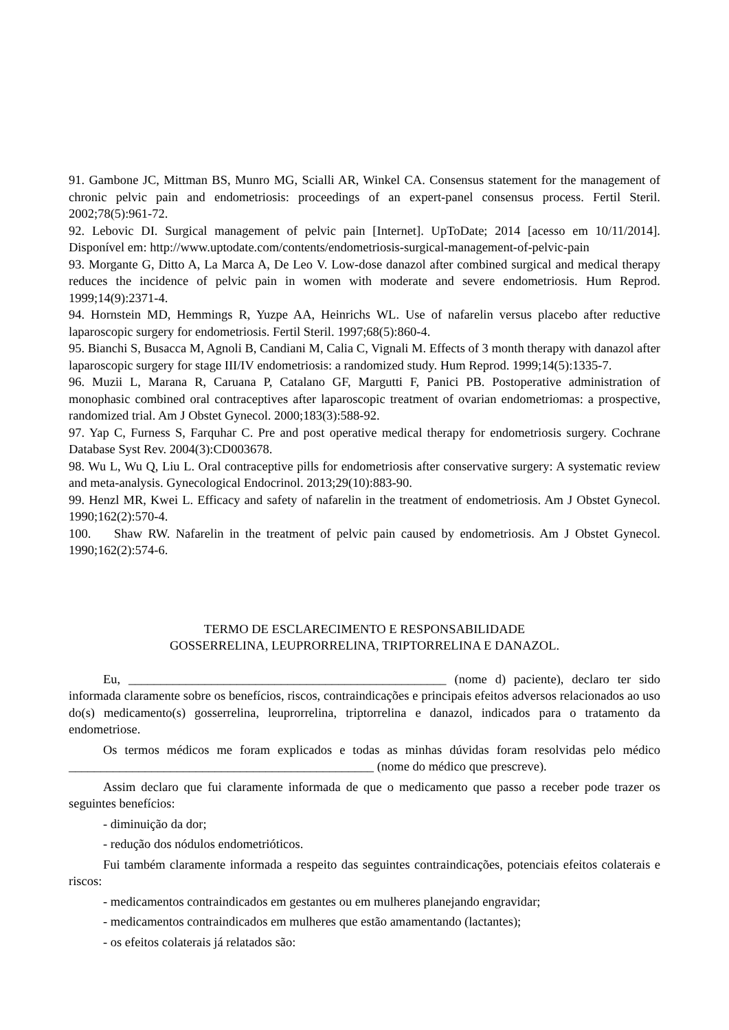91. Gambone JC, Mittman BS, Munro MG, Scialli AR, Winkel CA. Consensus statement for the management of chronic pelvic pain and endometriosis: proceedings of an expert-panel consensus process. Fertil Steril. 2002;78(5):961-72.
92. Lebovic DI. Surgical management of pelvic pain [Internet]. UpToDate; 2014 [acesso em 10/11/2014]. Disponível em: http://www.uptodate.com/contents/endometriosis-surgical-management-of-pelvic-pain
93. Morgante G, Ditto A, La Marca A, De Leo V. Low-dose danazol after combined surgical and medical therapy reduces the incidence of pelvic pain in women with moderate and severe endometriosis. Hum Reprod. 1999;14(9):2371-4.
94. Hornstein MD, Hemmings R, Yuzpe AA, Heinrichs WL. Use of nafarelin versus placebo after reductive laparoscopic surgery for endometriosis. Fertil Steril. 1997;68(5):860-4.
95. Bianchi S, Busacca M, Agnoli B, Candiani M, Calia C, Vignali M. Effects of 3 month therapy with danazol after laparoscopic surgery for stage III/IV endometriosis: a randomized study. Hum Reprod. 1999;14(5):1335-7.
96. Muzii L, Marana R, Caruana P, Catalano GF, Margutti F, Panici PB. Postoperative administration of monophasic combined oral contraceptives after laparoscopic treatment of ovarian endometriomas: a prospective, randomized trial. Am J Obstet Gynecol. 2000;183(3):588-92.
97. Yap C, Furness S, Farquhar C. Pre and post operative medical therapy for endometriosis surgery. Cochrane Database Syst Rev. 2004(3):CD003678.
98. Wu L, Wu Q, Liu L. Oral contraceptive pills for endometriosis after conservative surgery: A systematic review and meta-analysis. Gynecological Endocrinol. 2013;29(10):883-90.
99. Henzl MR, Kwei L. Efficacy and safety of nafarelin in the treatment of endometriosis. Am J Obstet Gynecol. 1990;162(2):570-4.
100. Shaw RW. Nafarelin in the treatment of pelvic pain caused by endometriosis. Am J Obstet Gynecol. 1990;162(2):574-6.
TERMO DE ESCLARECIMENTO E RESPONSABILIDADE
GOSSERRELINA, LEUPRORRELINA, TRIPTORRELINA E DANAZOL.
Eu, __________________________________________________ (nome d) paciente), declaro ter sido informada claramente sobre os benefícios, riscos, contraindicações e principais efeitos adversos relacionados ao uso do(s) medicamento(s) gosserrelina, leuprorrelina, triptorrelina e danazol, indicados para o tratamento da endometriose.
Os termos médicos me foram explicados e todas as minhas dúvidas foram resolvidas pelo médico ________________________________________________ (nome do médico que prescreve).
Assim declaro que fui claramente informada de que o medicamento que passo a receber pode trazer os seguintes benefícios:
- diminuição da dor;
- redução dos nódulos endometrióticos.
Fui também claramente informada a respeito das seguintes contraindicações, potenciais efeitos colaterais e riscos:
- medicamentos contraindicados em gestantes ou em mulheres planejando engravidar;
- medicamentos contraindicados em mulheres que estão amamentando (lactantes);
- os efeitos colaterais já relatados são: